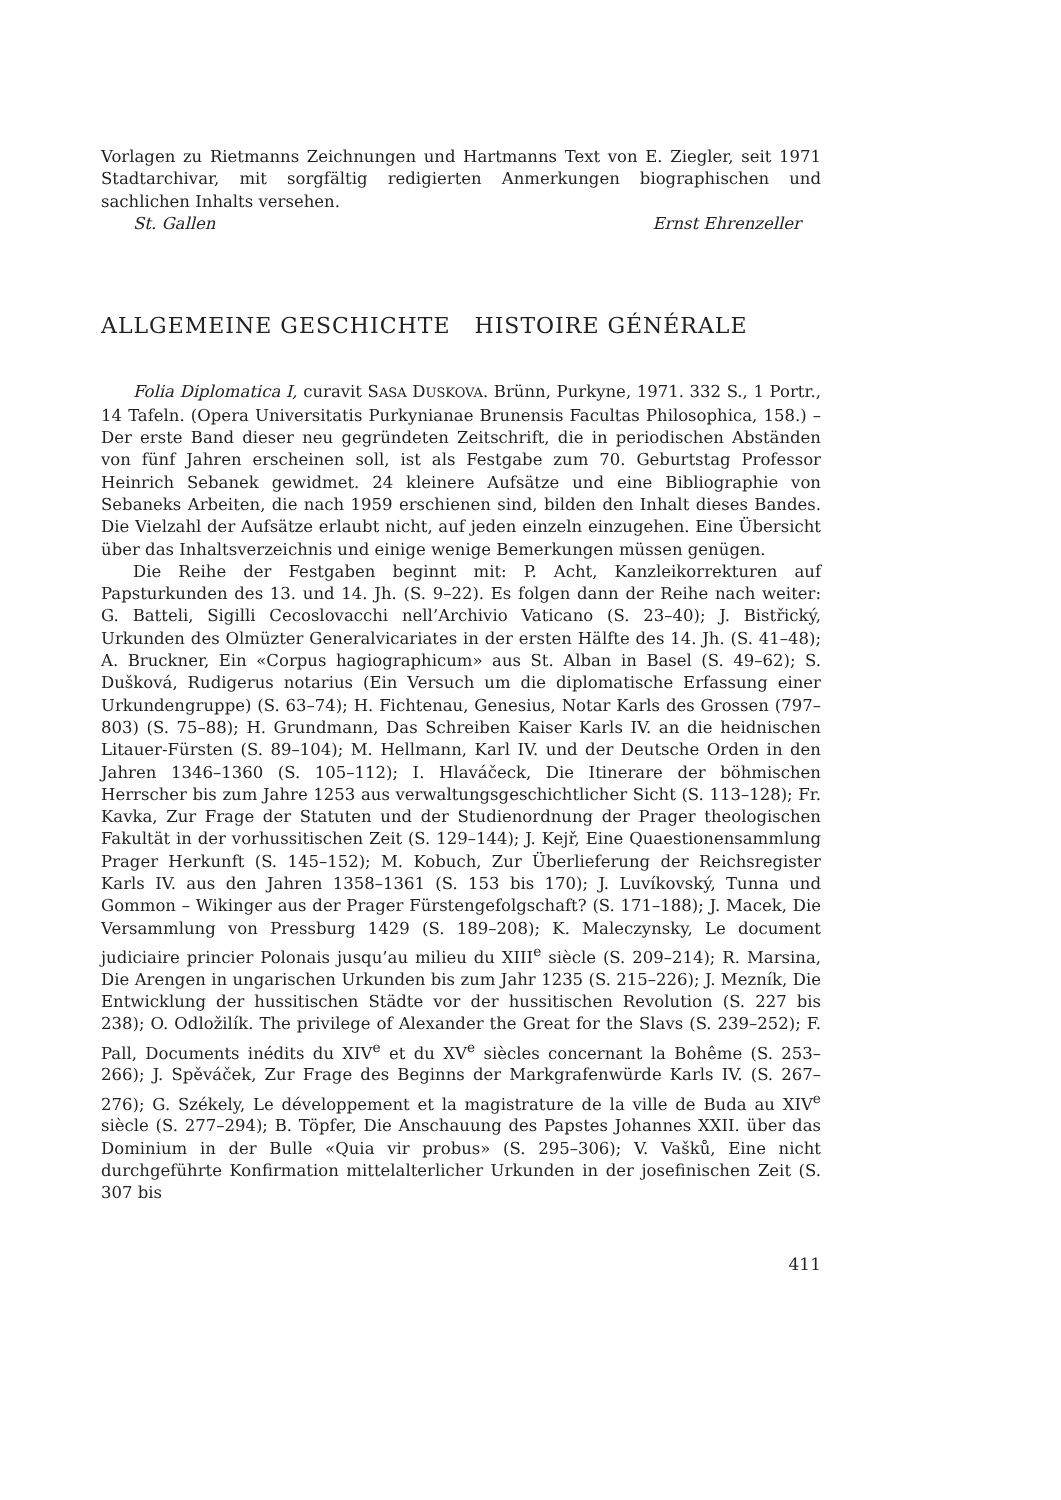Vorlagen zu Rietmanns Zeichnungen und Hartmanns Text von E. Ziegler, seit 1971 Stadtarchivar, mit sorgfältig redigierten Anmerkungen biographischen und sachlichen Inhalts versehen.
St. Gallen Ernst Ehrenzeller
ALLGEMEINE GESCHICHTE HISTOIRE GÉNÉRALE
Folia Diplomatica I, curavit SASA DUSKOVA. Brünn, Purkyne, 1971. 332 S., 1 Portr., 14 Tafeln. (Opera Universitatis Purkynianae Brunensis Facultas Philosophica, 158.) – Der erste Band dieser neu gegründeten Zeitschrift, die in periodischen Abständen von fünf Jahren erscheinen soll, ist als Festgabe zum 70. Geburtstag Professor Heinrich Sebanek gewidmet. 24 kleinere Aufsätze und eine Bibliographie von Sebaneks Arbeiten, die nach 1959 erschienen sind, bilden den Inhalt dieses Bandes. Die Vielzahl der Aufsätze erlaubt nicht, auf jeden einzeln einzugehen. Eine Übersicht über das Inhaltsverzeichnis und einige wenige Bemerkungen müssen genügen.
Die Reihe der Festgaben beginnt mit: P. Acht, Kanzleikorrekturen auf Papsturkunden des 13. und 14. Jh. (S. 9–22). Es folgen dann der Reihe nach weiter: G. Batteli, Sigilli Cecoslovacchi nell’Archivio Vaticano (S. 23–40); J. Bistřický, Urkunden des Olmüzter Generalvicariates in der ersten Hälfte des 14. Jh. (S. 41–48); A. Bruckner, Ein «Corpus hagiographicum» aus St. Alban in Basel (S. 49–62); S. Dušková, Rudigerus notarius (Ein Versuch um die diplomatische Erfassung einer Urkundengruppe) (S. 63–74); H. Fichtenau, Genesius, Notar Karls des Grossen (797–803) (S. 75–88); H. Grundmann, Das Schreiben Kaiser Karls IV. an die heidnischen Litauer-Fürsten (S. 89–104); M. Hellmann, Karl IV. und der Deutsche Orden in den Jahren 1346–1360 (S. 105–112); I. Hlaváčeck, Die Itinerare der böhmischen Herrscher bis zum Jahre 1253 aus verwaltungsgeschichtlicher Sicht (S. 113–128); Fr. Kavka, Zur Frage der Statuten und der Studienordnung der Prager theologischen Fakultät in der vorhussitischen Zeit (S. 129–144); J. Kejř, Eine Quaestionensammlung Prager Herkunft (S. 145–152); M. Kobuch, Zur Überlieferung der Reichsregister Karls IV. aus den Jahren 1358–1361 (S. 153 bis 170); J. Luvíkovský, Tunna und Gommon – Wikinger aus der Prager Fürstengefolgschaft? (S. 171–188); J. Macek, Die Versammlung von Pressburg 1429 (S. 189–208); K. Maleczynsky, Le document judiciaire princier Polonais jusqu’au milieu du XIII<sup>e</sup> siècle (S. 209–214); R. Marsina, Die Arengen in ungarischen Urkunden bis zum Jahr 1235 (S. 215–226); J. Mezník, Die Entwicklung der hussitischen Städte vor der hussitischen Revolution (S. 227 bis 238); O. Odložilík. The privilege of Alexander the Great for the Slavs (S. 239–252); F. Pall, Documents inédits du XIV<sup>e</sup> et du XV<sup>e</sup> siècles concernant la Bohême (S. 253–266); J. Spěváček, Zur Frage des Beginns der Markgrafenwürde Karls IV. (S. 267–276); G. Székely, Le développement et la magistrature de la ville de Buda au XIV<sup>e</sup> siècle (S. 277–294); B. Töpfer, Die Anschauung des Papstes Johannes XXII. über das Dominium in der Bulle «Quia vir probus» (S. 295–306); V. Vašků, Eine nicht durchgeführte Konfirmation mittelalterlicher Urkunden in der josefinischen Zeit (S. 307 bis
411